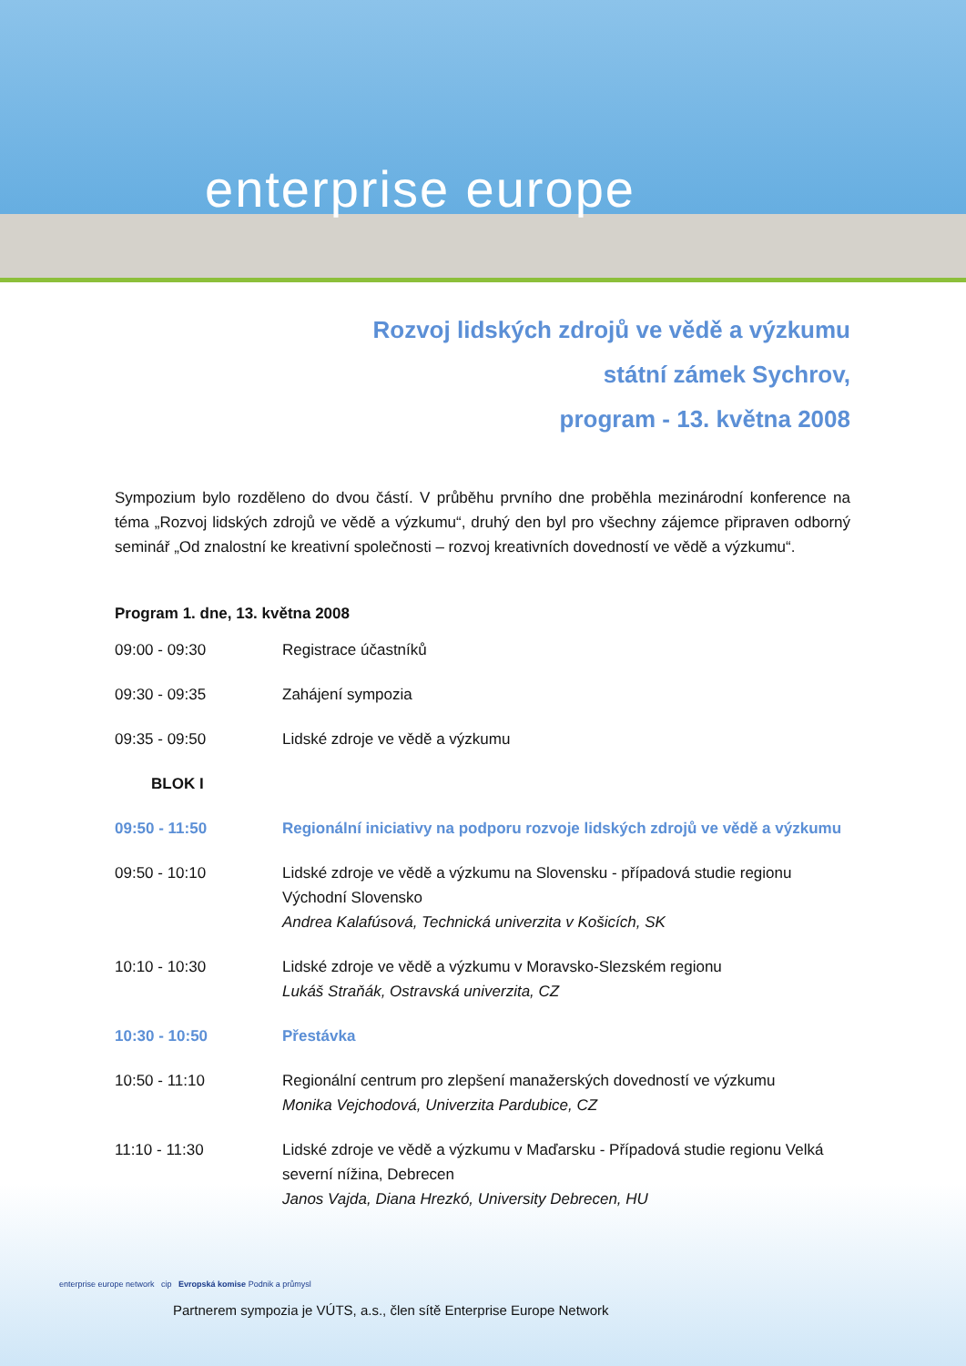enterprise europe
Rozvoj lidských zdrojů ve vědě a výzkumu
státní zámek Sychrov,
program - 13. května 2008
Sympozium bylo rozděleno do dvou částí. V průběhu prvního dne proběhla mezinárodní konference na téma „Rozvoj lidských zdrojů ve vědě a výzkumu“, druhý den byl pro všechny zájemce připraven odborný seminář „Od znalostní ke kreativní společnosti – rozvoj kreativních dovedností ve vědě a výzkumu“.
Program 1. dne, 13. května 2008
| 09:00 - 09:30 | Registrace účastníků |
| 09:30 - 09:35 | Zahájení sympozia |
| 09:35 - 09:50 | Lidské zdroje ve vědě a výzkumu |
| BLOK I | |
| 09:50 - 11:50 | Regionální iniciativy na podporu rozvoje lidských zdrojů ve vědě a výzkumu |
| 09:50 - 10:10 | Lidské zdroje ve vědě a výzkumu na Slovensku - případová studie regionu Východní Slovensko Andrea Kalafúsová, Technická univerzita v Košicích, SK |
| 10:10 - 10:30 | Lidské zdroje ve vědě a výzkumu v Moravsko-Slezském regionu Lukáš Straňák, Ostravská univerzita, CZ |
| 10:30 - 10:50 | Přestávka |
| 10:50 - 11:10 | Regionální centrum pro zlepšení manažerských dovedností ve výzkumu Monika Vejchodová, Univerzita Pardubice, CZ |
| 11:10 - 11:30 | Lidské zdroje ve vědě a výzkumu v Maďarsku - Případová studie regionu Velká severní nížina, Debrecen Janos Vajda, Diana Hrezkó, University Debrecen, HU |
enterprise europe network cip Evropská komise Podnik a průmysl
Partnerem sympozia je VÚTS, a.s., člen sítě Enterprise Europe Network